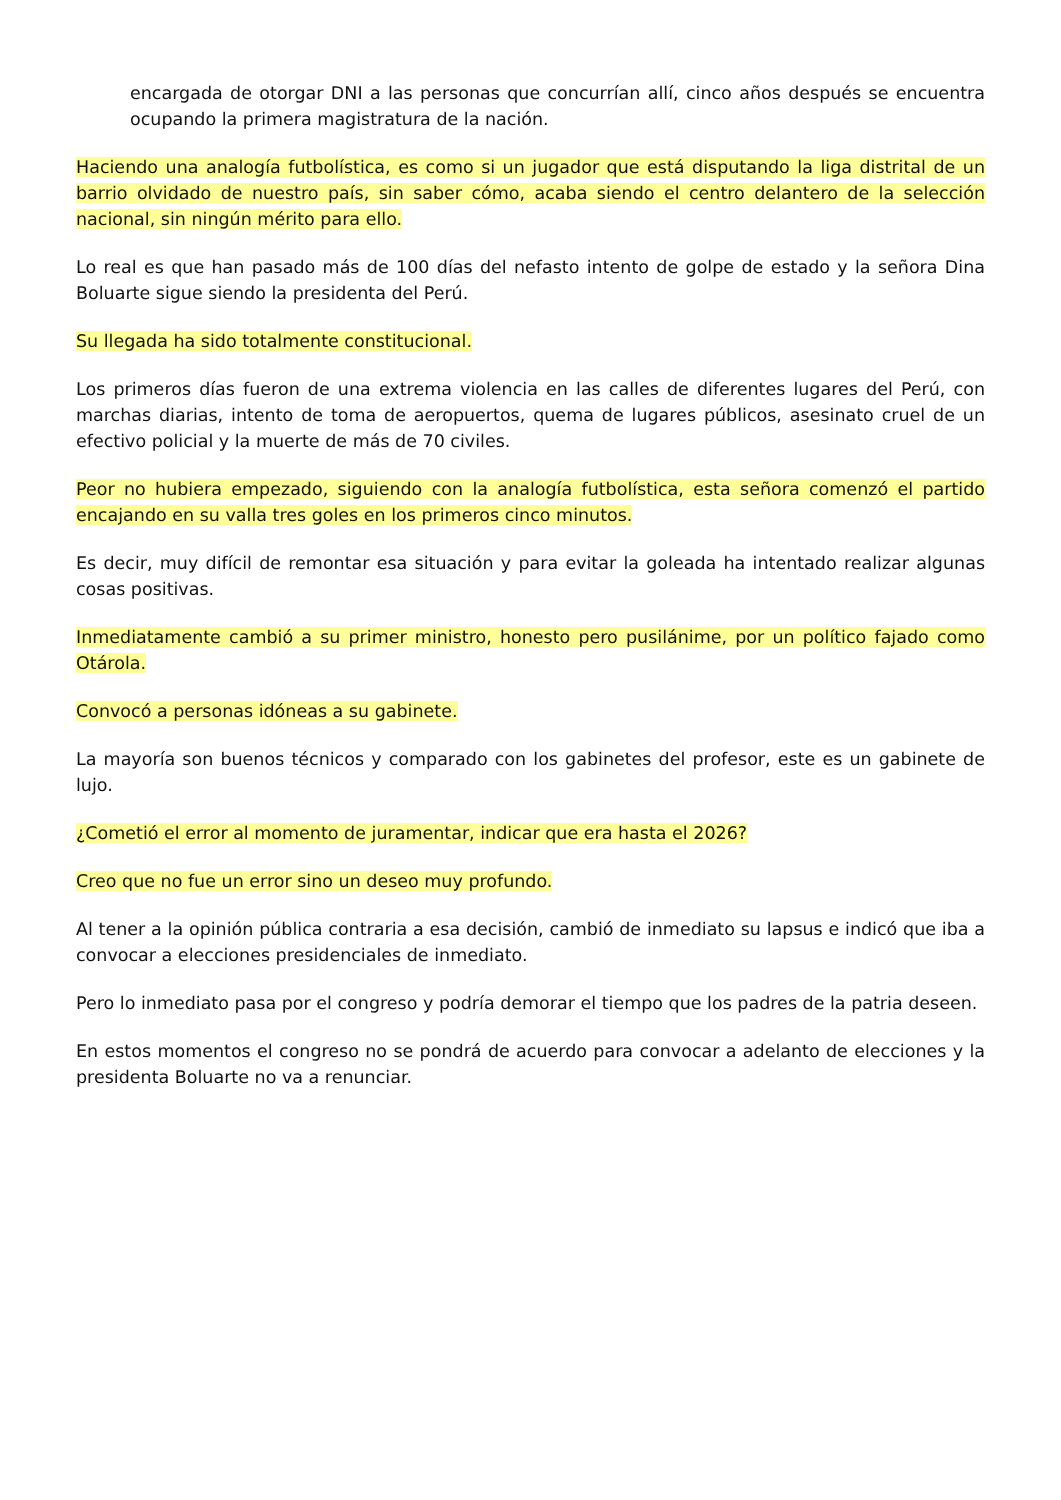encargada de otorgar DNI a las personas que concurrían allí, cinco años después se encuentra ocupando la primera magistratura de la nación.
Haciendo una analogía futbolística, es como si un jugador que está disputando la liga distrital de un barrio olvidado de nuestro país, sin saber cómo, acaba siendo el centro delantero de la selección nacional, sin ningún mérito para ello.
Lo real es que han pasado más de 100 días del nefasto intento de golpe de estado y la señora Dina Boluarte sigue siendo la presidenta del Perú.
Su llegada ha sido totalmente constitucional.
Los primeros días fueron de una extrema violencia en las calles de diferentes lugares del Perú, con marchas diarias, intento de toma de aeropuertos, quema de lugares públicos, asesinato cruel de un efectivo policial y la muerte de más de 70 civiles.
Peor no hubiera empezado, siguiendo con la analogía futbolística, esta señora comenzó el partido encajando en su valla tres goles en los primeros cinco minutos.
Es decir, muy difícil de remontar esa situación y para evitar la goleada ha intentado realizar algunas cosas positivas.
Inmediatamente cambió a su primer ministro, honesto pero pusilánime, por un político fajado como Otárola.
Convocó a personas idóneas a su gabinete.
La mayoría son buenos técnicos y comparado con los gabinetes del profesor, este es un gabinete de lujo.
¿Cometió el error al momento de juramentar, indicar que era hasta el 2026?
Creo que no fue un error sino un deseo muy profundo.
Al tener a la opinión pública contraria a esa decisión, cambió de inmediato su lapsus e indicó que iba a convocar a elecciones presidenciales de inmediato.
Pero lo inmediato pasa por el congreso y podría demorar el tiempo que los padres de la patria deseen.
En estos momentos el congreso no se pondrá de acuerdo para convocar a adelanto de elecciones y la presidenta Boluarte no va a renunciar.